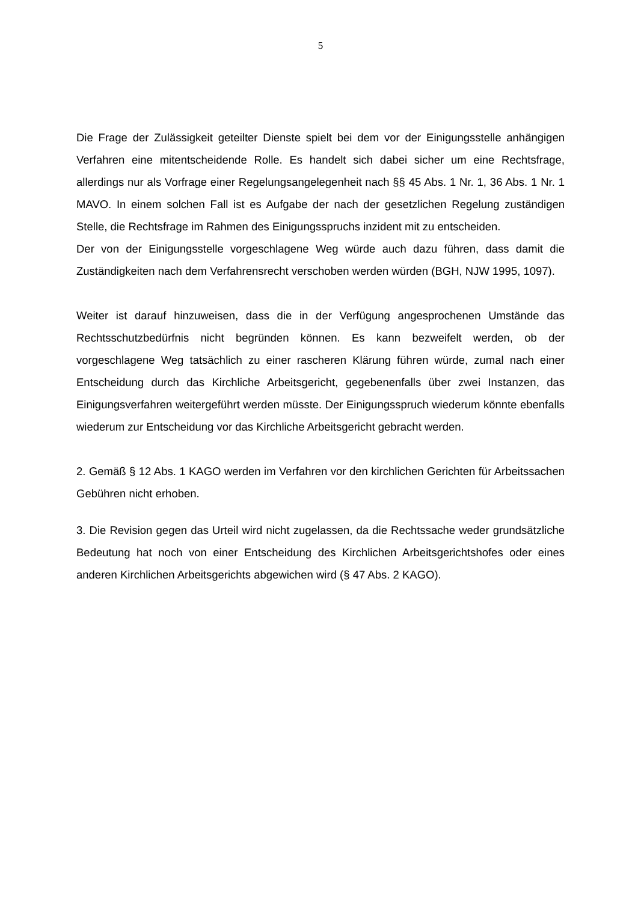5
Die Frage der Zulässigkeit geteilter Dienste spielt bei dem vor der Einigungsstelle anhängigen Verfahren eine mitentscheidende Rolle. Es handelt sich dabei sicher um eine Rechtsfrage, allerdings nur als Vorfrage einer Regelungsangelegenheit nach §§ 45 Abs. 1 Nr. 1, 36 Abs. 1 Nr. 1 MAVO. In einem solchen Fall ist es Aufgabe der nach der gesetzlichen Regelung zuständigen Stelle, die Rechtsfrage im Rahmen des Einigungsspruchs inzident mit zu entscheiden.
Der von der Einigungsstelle vorgeschlagene Weg würde auch dazu führen, dass damit die Zuständigkeiten nach dem Verfahrensrecht verschoben werden würden (BGH, NJW 1995, 1097).
Weiter ist darauf hinzuweisen, dass die in der Verfügung angesprochenen Umstände das Rechtsschutzbedürfnis nicht begründen können. Es kann bezweifelt werden, ob der vorgeschlagene Weg tatsächlich zu einer rascheren Klärung führen würde, zumal nach einer Entscheidung durch das Kirchliche Arbeitsgericht, gegebenenfalls über zwei Instanzen, das Einigungsverfahren weitergeführt werden müsste. Der Einigungsspruch wiederum könnte ebenfalls wiederum zur Entscheidung vor das Kirchliche Arbeitsgericht gebracht werden.
2. Gemäß § 12 Abs. 1 KAGO werden im Verfahren vor den kirchlichen Gerichten für Arbeitssachen Gebühren nicht erhoben.
3. Die Revision gegen das Urteil wird nicht zugelassen, da die Rechtssache weder grundsätzliche Bedeutung hat noch von einer Entscheidung des Kirchlichen Arbeitsgerichtshofes oder eines anderen Kirchlichen Arbeitsgerichts abgewichen wird (§ 47 Abs. 2 KAGO).